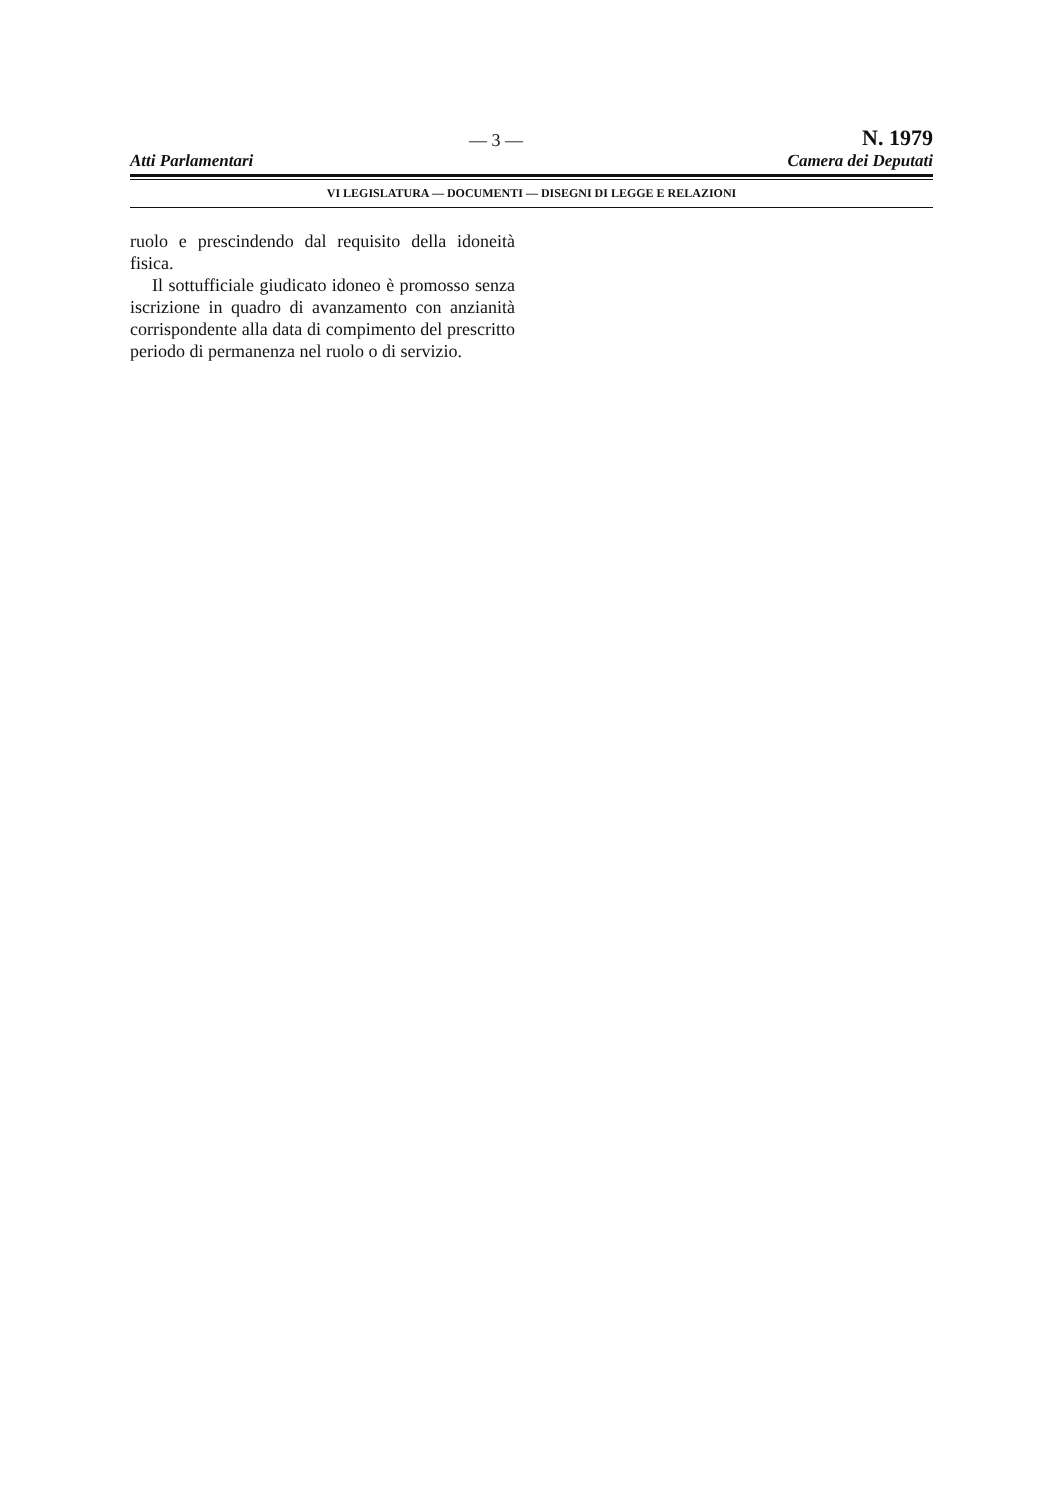— 3 — N. 1979
Atti Parlamentari Camera dei Deputati
VI LEGISLATURA — DOCUMENTI — DISEGNI DI LEGGE E RELAZIONI
ruolo e prescindendo dal requisito della ido­neità fisica.
Il sottufficiale giudicato idoneo è pro­mosso senza iscrizione in quadro di avanza­mento con anzianità corrispondente alla data di compimento del prescritto periodo di per­manenza nel ruolo o di servizio.